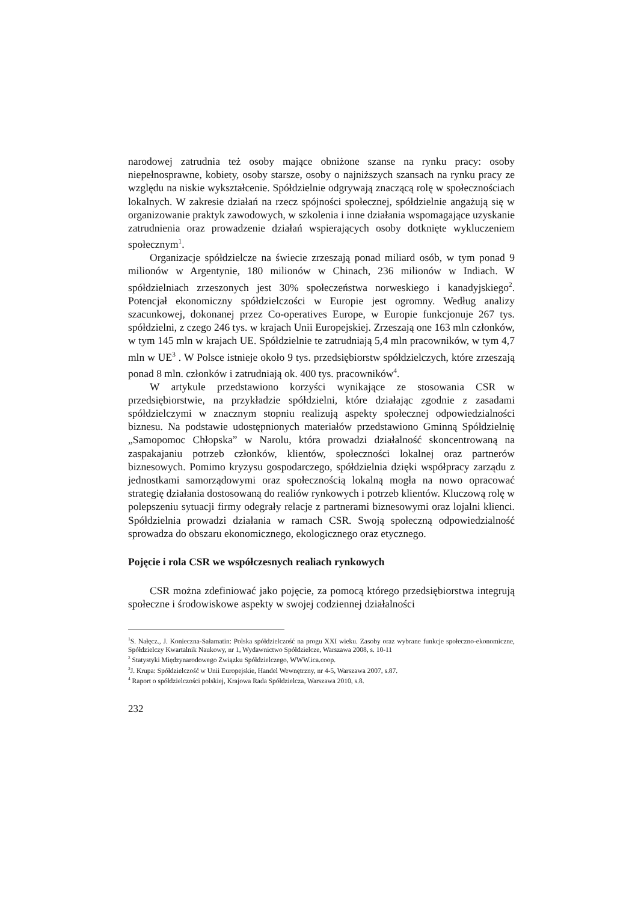narodowej zatrudnia też osoby mające obniżone szanse na rynku pracy: osoby niepełnosprawne, kobiety, osoby starsze, osoby o najniższych szansach na rynku pracy ze względu na niskie wykształcenie. Spółdzielnie odgrywają znaczącą rolę w społecznościach lokalnych. W zakresie działań na rzecz spójności społecznej, spółdzielnie angażują się w organizowanie praktyk zawodowych, w szkolenia i inne działania wspomagające uzyskanie zatrudnienia oraz prowadzenie działań wspierających osoby dotknięte wykluczeniem społecznym<sup>1</sup>.
Organizacje spółdzielcze na świecie zrzeszają ponad miliard osób, w tym ponad 9 milionów w Argentynie, 180 milionów w Chinach, 236 milionów w Indiach. W spółdzielniach zrzeszonych jest 30% społeczeństwa norweskiego i kanadyjskiego<sup>2</sup>. Potencjał ekonomiczny spółdzielczości w Europie jest ogromny. Według analizy szacunkowej, dokonanej przez Co-operatives Europe, w Europie funkcjonuje 267 tys. spółdzielni, z czego 246 tys. w krajach Unii Europejskiej. Zrzeszają one 163 mln członków, w tym 145 mln w krajach UE. Spółdzielnie te zatrudniają 5,4 mln pracowników, w tym 4,7 mln w UE<sup>3</sup> . W Polsce istnieje około 9 tys. przedsiębiorstw spółdzielczych, które zrzeszają ponad 8 mln. członków i zatrudniają ok. 400 tys. pracowników<sup>4</sup>.
W artykule przedstawiono korzyści wynikające ze stosowania CSR w przedsiębiorstwie, na przykładzie spółdzielni, które działając zgodnie z zasadami spółdzielczymi w znacznym stopniu realizują aspekty społecznej odpowiedzialności biznesu. Na podstawie udostępnionych materiałów przedstawiono Gminną Spółdzielnię „Samopomoc Chłopska” w Narolu, która prowadzi działalność skoncentrowaną na zaspakajaniu potrzeb członków, klientów, społeczności lokalnej oraz partnerów biznesowych. Pomimo kryzysu gospodarczego, spółdzielnia dzięki współpracy zarządu z jednostkami samorządowymi oraz społecznością lokalną mogła na nowo opracować strategię działania dostosowaną do realiów rynkowych i potrzeb klientów. Kluczową rolę w polepszeniu sytuacji firmy odegrały relacje z partnerami biznesowymi oraz lojalni klienci. Spółdzielnia prowadzi działania w ramach CSR. Swoją społeczną odpowiedzialność sprowadza do obszaru ekonomicznego, ekologicznego oraz etycznego.
Pojęcie i rola CSR we współczesnych realiach rynkowych
CSR można zdefiniować jako pojęcie, za pomocą którego przedsiębiorstwa integrują społeczne i środowiskowe aspekty w swojej codziennej działalności
<sup>1</sup> S. Nałęcz., J. Konieczna-Sałamatin: Polska spółdzielczość na progu XXI wieku. Zasoby oraz wybrane funkcje społeczno-ekonomiczne, Spółdzielczy Kwartalnik Naukowy, nr 1, Wydawnictwo Spółdzielcze, Warszawa 2008, s. 10-11
<sup>2</sup> Statystyki Międzynarodowego Związku Spółdzielczego, WWW.ica.coop.
<sup>3</sup> J. Krupa: Spółdzielczość w Unii Europejskie, Handel Wewnętrzny, nr 4-5, Warszawa 2007, s.87.
<sup>4</sup> Raport o spółdzielczości polskiej, Krajowa Rada Spółdzielcza, Warszawa 2010, s.8.
232